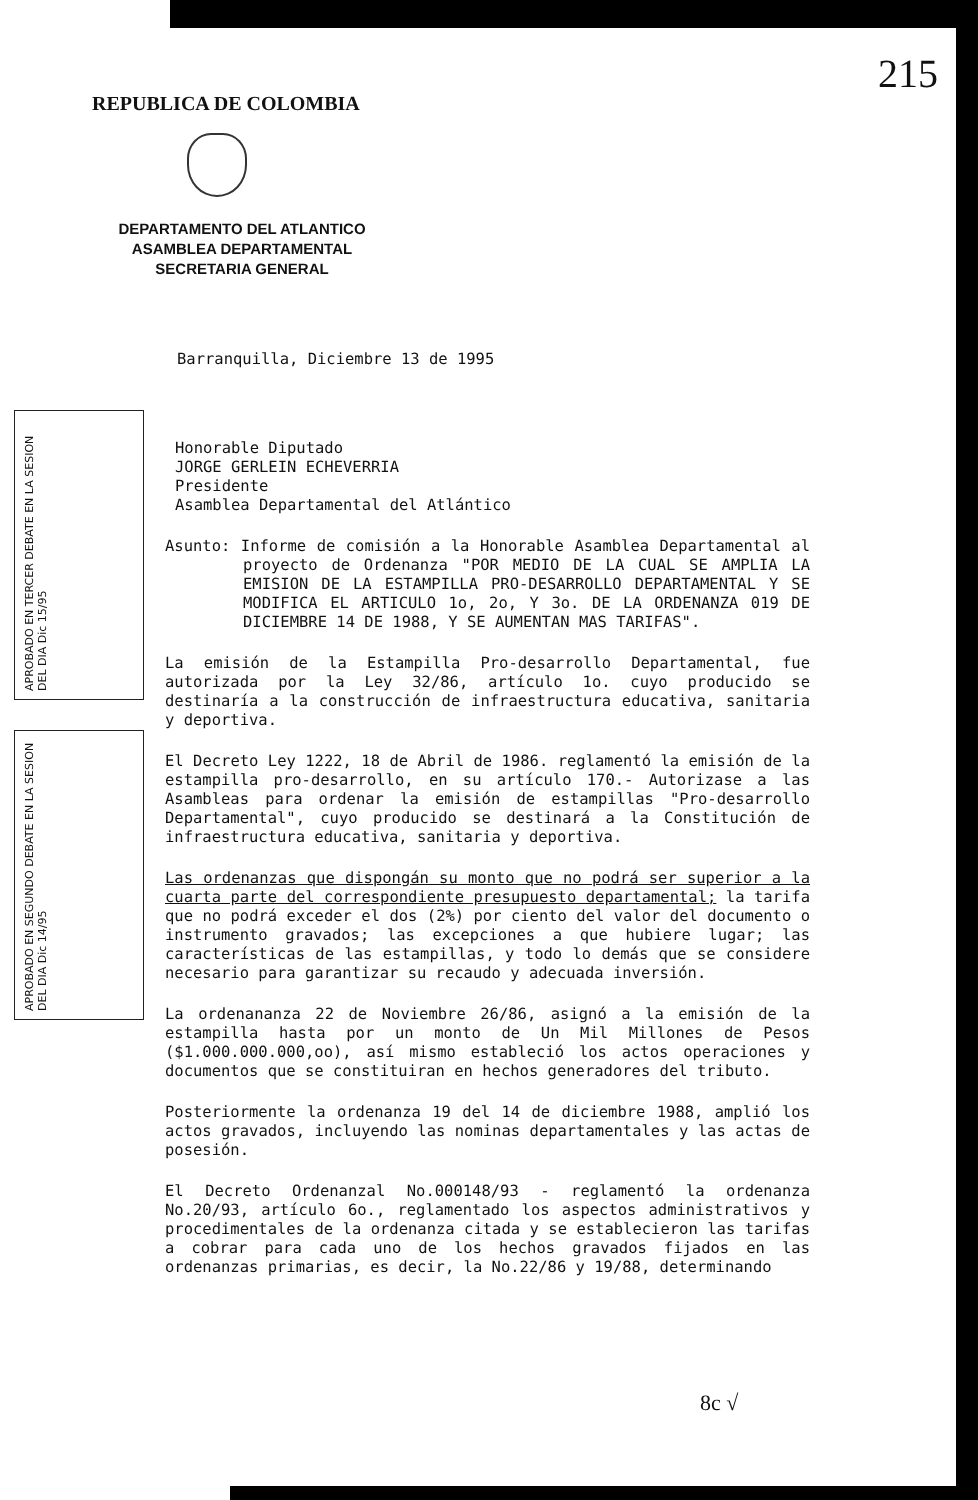REPUBLICA DE COLOMBIA
DEPARTAMENTO DEL ATLANTICO
ASAMBLEA DEPARTAMENTAL
SECRETARIA GENERAL
215
Barranquilla, Diciembre 13 de 1995
Honorable Diputado
JORGE GERLEIN ECHEVERRIA
Presidente
Asamblea Departamental del Atlántico
Asunto: Informe de comisión a la Honorable Asamblea Departamental al proyecto de Ordenanza "POR MEDIO DE LA CUAL SE AMPLIA LA EMISION DE LA ESTAMPILLA PRO-DESARROLLO DEPARTAMENTAL Y SE MODIFICA EL ARTICULO 1o, 2o, Y 3o. DE LA ORDENANZA 019 DE DICIEMBRE 14 DE 1988, Y SE AUMENTAN MAS TARIFAS".
La emisión de la Estampilla Pro-desarrollo Departamental, fue autorizada por la Ley 32/86, artículo 1o. cuyo producido se destinaría a la construcción de infraestructura educativa, sanitaria y deportiva.
El Decreto Ley 1222, 18 de Abril de 1986. reglamentó la emisión de la estampilla pro-desarrollo, en su artículo 170.- Autorizase a las Asambleas para ordenar la emisión de estampillas "Pro-desarrollo Departamental", cuyo producido se destinará a la Constitución de infraestructura educativa, sanitaria y deportiva.
Las ordenanzas que dispongán su monto que no podrá ser superior a la cuarta parte del correspondiente presupuesto departamental; la tarifa que no podrá exceder el dos (2%) por ciento del valor del documento o instrumento gravados; las excepciones a que hubiere lugar; las características de las estampillas, y todo lo demás que se considere necesario para garantizar su recaudo y adecuada inversión.
La ordenananza 22 de Noviembre 26/86, asignó a la emisión de la estampilla hasta por un monto de Un Mil Millones de Pesos ($1.000.000.000,oo), así mismo estableció los actos operaciones y documentos que se constituiran en hechos generadores del tributo.
Posteriormente la ordenanza 19 del 14 de diciembre 1988, amplió los actos gravados, incluyendo las nominas departamentales y las actas de posesión.
El Decreto Ordenanzal No.000148/93 - reglamentó la ordenanza No.20/93, artículo 6o., reglamentado los aspectos administrativos y procedimentales de la ordenanza citada y se establecieron las tarifas a cobrar para cada uno de los hechos gravados fijados en las ordenanzas primarias, es decir, la No.22/86 y 19/88, determinando
APROBADO EN TERCER DEBATE EN LA SESION DEL DIA Dic 15/95
APROBADO EN SEGUNDO DEBATE EN LA SESION DEL DIA Dic 14/95
8c √